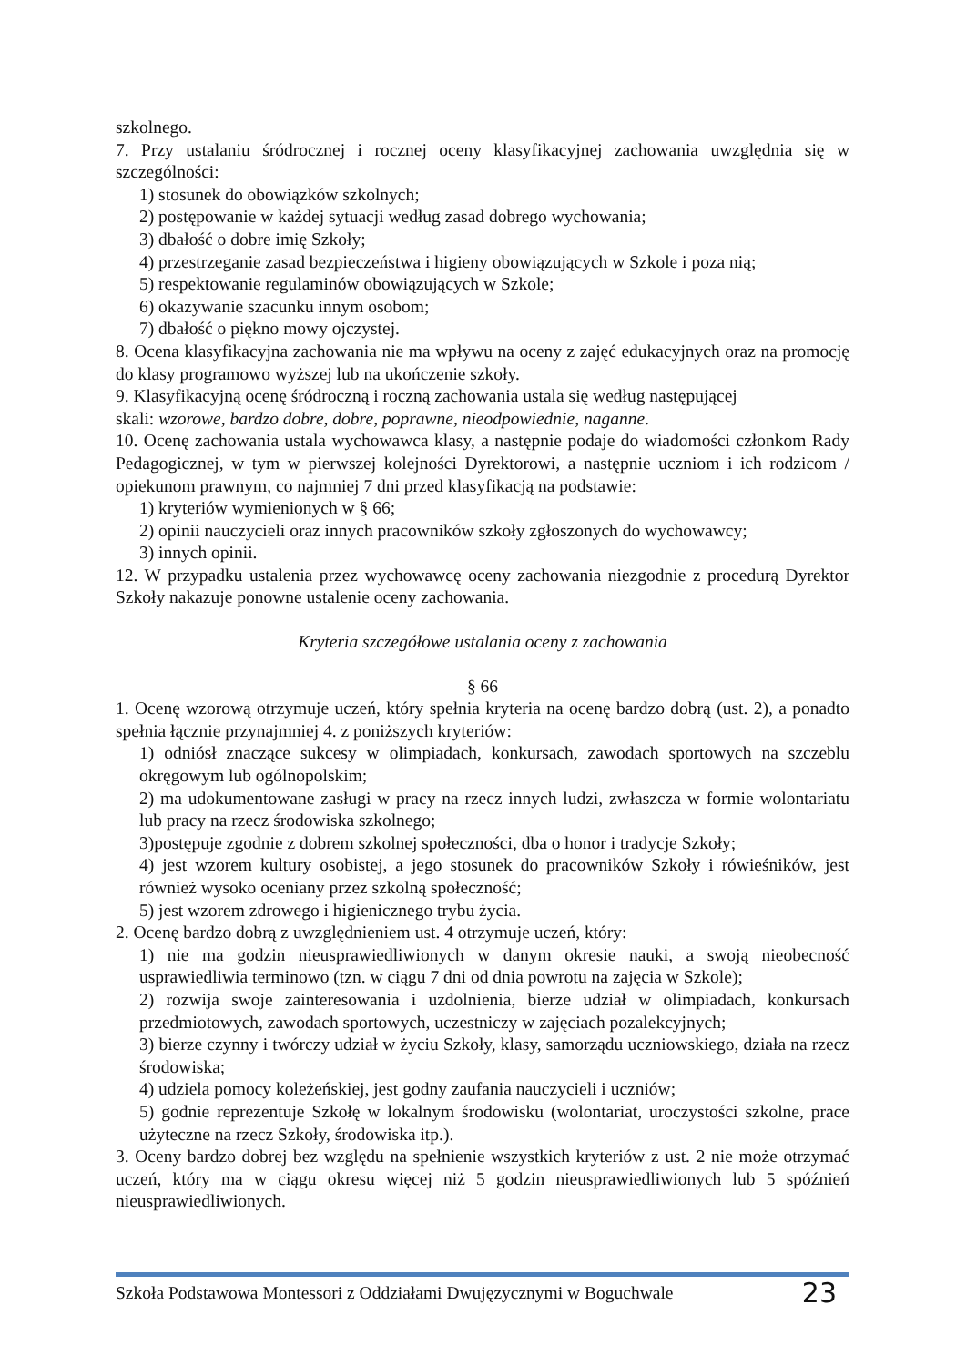szkolnego.
7. Przy ustalaniu śródrocznej i rocznej oceny klasyfikacyjnej zachowania uwzględnia się w szczególności:
1) stosunek do obowiązków szkolnych;
2) postępowanie w każdej sytuacji według zasad dobrego wychowania;
3) dbałość o dobre imię Szkoły;
4) przestrzeganie zasad bezpieczeństwa i higieny obowiązujących w Szkole i poza nią;
5) respektowanie regulaminów obowiązujących w Szkole;
6) okazywanie szacunku innym osobom;
7) dbałość o piękno mowy ojczystej.
8. Ocena klasyfikacyjna zachowania nie ma wpływu na oceny z zajęć edukacyjnych oraz na promocję do klasy programowo wyższej lub na ukończenie szkoły.
9. Klasyfikacyjną ocenę śródroczną i roczną zachowania ustala się według następującej
skali: wzorowe, bardzo dobre, dobre, poprawne, nieodpowiednie, naganne.
10. Ocenę zachowania ustala wychowawca klasy, a następnie podaje do wiadomości członkom Rady Pedagogicznej, w tym w pierwszej kolejności Dyrektorowi, a następnie uczniom i ich rodzicom / opiekunom prawnym, co najmniej 7 dni przed klasyfikacją na podstawie:
1) kryteriów wymienionych w § 66;
2) opinii nauczycieli oraz innych pracowników szkoły zgłoszonych do wychowawcy;
3) innych opinii.
12. W przypadku ustalenia przez wychowawcę oceny zachowania niezgodnie z procedurą Dyrektor Szkoły nakazuje ponowne ustalenie oceny zachowania.
Kryteria szczegółowe ustalania oceny z zachowania
§ 66
1. Ocenę wzorową otrzymuje uczeń, który spełnia kryteria na ocenę bardzo dobrą (ust. 2), a ponadto spełnia łącznie przynajmniej 4. z poniższych kryteriów:
1) odniósł znaczące sukcesy w olimpiadach, konkursach, zawodach sportowych na szczeblu okręgowym lub ogólnopolskim;
2) ma udokumentowane zasługi w pracy na rzecz innych ludzi, zwłaszcza w formie wolontariatu lub pracy na rzecz środowiska szkolnego;
3)postępuje zgodnie z dobrem szkolnej społeczności, dba o honor i tradycje Szkoły;
4) jest wzorem kultury osobistej, a jego stosunek do pracowników Szkoły i rówieśników, jest również wysoko oceniany przez szkolną społeczność;
5) jest wzorem zdrowego i higienicznego trybu życia.
2. Ocenę bardzo dobrą z uwzględnieniem ust. 4 otrzymuje uczeń, który:
1) nie ma godzin nieusprawiedliwionych w danym okresie nauki, a swoją nieobecność usprawiedliwia terminowo (tzn. w ciągu 7 dni od dnia powrotu na zajęcia w Szkole);
2) rozwija swoje zainteresowania i uzdolnienia, bierze udział w olimpiadach, konkursach przedmiotowych, zawodach sportowych, uczestniczy w zajęciach pozalekcyjnych;
3) bierze czynny i twórczy udział w życiu Szkoły, klasy, samorządu uczniowskiego, działa na rzecz środowiska;
4) udziela pomocy koleżeńskiej, jest godny zaufania nauczycieli i uczniów;
5) godnie reprezentuje Szkołę w lokalnym środowisku (wolontariat, uroczystości szkolne, prace użyteczne na rzecz Szkoły, środowiska itp.).
3. Oceny bardzo dobrej bez względu na spełnienie wszystkich kryteriów z ust. 2 nie może otrzymać uczeń, który ma w ciągu okresu więcej niż 5 godzin nieusprawiedliwionych lub 5 spóźnień nieusprawiedliwionych.
Szkoła Podstawowa Montessori z Oddziałami Dwujęzycznymi w Boguchwale 23